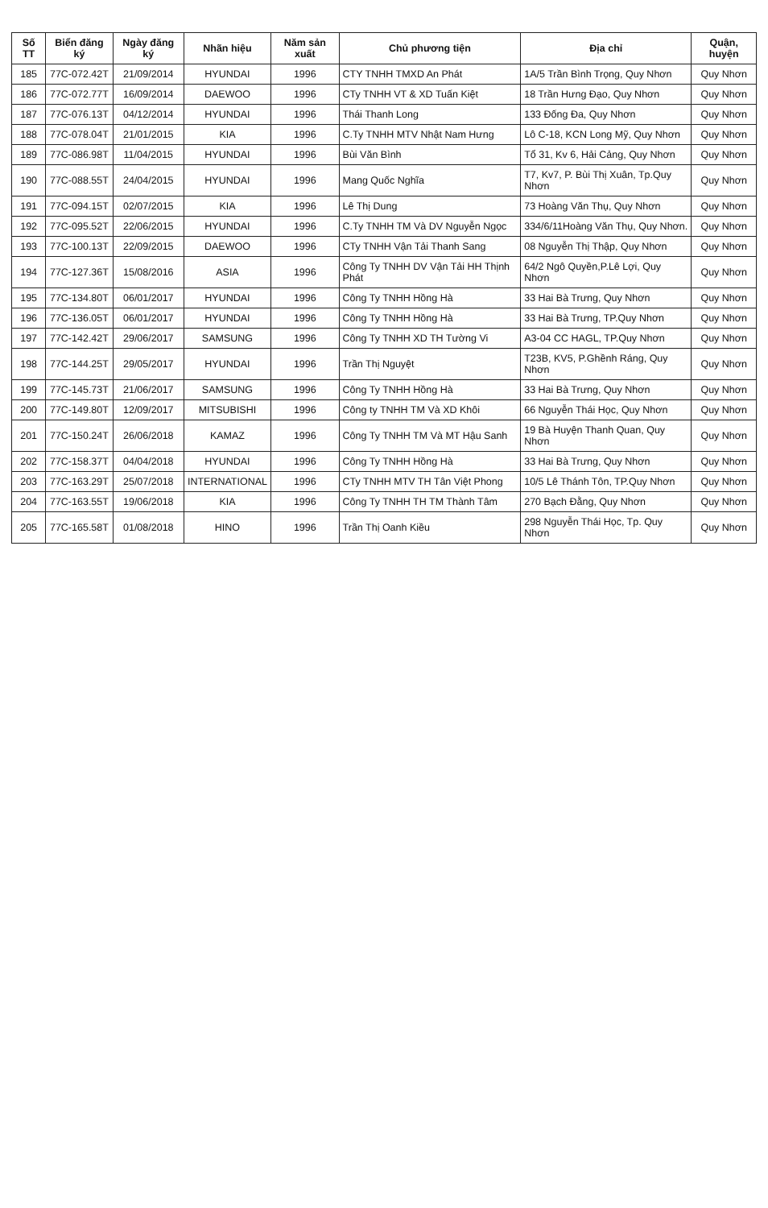| Số TT | Biển đăng ký | Ngày đăng ký | Nhãn hiệu | Năm sản xuất | Chủ phương tiện | Địa chỉ | Quận, huyện |
| --- | --- | --- | --- | --- | --- | --- | --- |
| 185 | 77C-072.42T | 21/09/2014 | HYUNDAI | 1996 | CTY TNHH TMXD An Phát | 1A/5 Trần Bình Trọng, Quy Nhơn | Quy Nhơn |
| 186 | 77C-072.77T | 16/09/2014 | DAEWOO | 1996 | CTy TNHH VT & XD Tuấn Kiệt | 18 Trần Hưng Đạo, Quy Nhơn | Quy Nhơn |
| 187 | 77C-076.13T | 04/12/2014 | HYUNDAI | 1996 | Thái Thanh Long | 133 Đống Đa, Quy Nhơn | Quy Nhơn |
| 188 | 77C-078.04T | 21/01/2015 | KIA | 1996 | C.Ty TNHH MTV Nhật Nam Hưng | Lô C-18, KCN Long Mỹ, Quy Nhơn | Quy Nhơn |
| 189 | 77C-086.98T | 11/04/2015 | HYUNDAI | 1996 | Bùi Văn Bình | Tổ 31, Kv 6, Hải Cảng, Quy Nhơn | Quy Nhơn |
| 190 | 77C-088.55T | 24/04/2015 | HYUNDAI | 1996 | Mang Quốc Nghĩa | T7, Kv7, P. Bùi Thị Xuân, Tp.Quy Nhơn | Quy Nhơn |
| 191 | 77C-094.15T | 02/07/2015 | KIA | 1996 | Lê Thị Dung | 73 Hoàng Văn Thụ, Quy Nhơn | Quy Nhơn |
| 192 | 77C-095.52T | 22/06/2015 | HYUNDAI | 1996 | C.Ty TNHH TM Và DV Nguyễn Ngọc | 334/6/11Hoàng Văn Thụ, Quy Nhơn. | Quy Nhơn |
| 193 | 77C-100.13T | 22/09/2015 | DAEWOO | 1996 | CTy TNHH Vận Tải Thanh Sang | 08 Nguyễn Thị Thập, Quy Nhơn | Quy Nhơn |
| 194 | 77C-127.36T | 15/08/2016 | ASIA | 1996 | Công Ty TNHH DV Vận Tải HH Thịnh Phát | 64/2 Ngô Quyền,P.Lê Lợi, Quy Nhơn | Quy Nhơn |
| 195 | 77C-134.80T | 06/01/2017 | HYUNDAI | 1996 | Công Ty TNHH Hồng Hà | 33 Hai Bà Trưng, Quy Nhơn | Quy Nhơn |
| 196 | 77C-136.05T | 06/01/2017 | HYUNDAI | 1996 | Công Ty TNHH Hồng Hà | 33 Hai Bà Trưng, TP.Quy Nhơn | Quy Nhơn |
| 197 | 77C-142.42T | 29/06/2017 | SAMSUNG | 1996 | Công Ty TNHH XD TH Tường Vi | A3-04 CC HAGL, TP.Quy Nhơn | Quy Nhơn |
| 198 | 77C-144.25T | 29/05/2017 | HYUNDAI | 1996 | Trần Thị Nguyệt | T23B, KV5, P.Ghềnh Ráng, Quy Nhơn | Quy Nhơn |
| 199 | 77C-145.73T | 21/06/2017 | SAMSUNG | 1996 | Công Ty TNHH Hồng Hà | 33 Hai Bà Trưng, Quy Nhơn | Quy Nhơn |
| 200 | 77C-149.80T | 12/09/2017 | MITSUBISHI | 1996 | Công ty TNHH TM Và XD Khôi | 66 Nguyễn Thái Học, Quy Nhơn | Quy Nhơn |
| 201 | 77C-150.24T | 26/06/2018 | KAMAZ | 1996 | Công Ty TNHH TM Và MT Hậu Sanh | 19 Bà Huyện Thanh Quan, Quy Nhơn | Quy Nhơn |
| 202 | 77C-158.37T | 04/04/2018 | HYUNDAI | 1996 | Công Ty TNHH Hồng Hà | 33 Hai Bà Trưng, Quy Nhơn | Quy Nhơn |
| 203 | 77C-163.29T | 25/07/2018 | INTERNATIONAL | 1996 | CTy TNHH MTV TH Tân Việt Phong | 10/5 Lê Thánh Tôn, TP.Quy Nhơn | Quy Nhơn |
| 204 | 77C-163.55T | 19/06/2018 | KIA | 1996 | Công Ty TNHH TH TM Thành Tâm | 270 Bạch Đằng, Quy Nhơn | Quy Nhơn |
| 205 | 77C-165.58T | 01/08/2018 | HINO | 1996 | Trần Thị Oanh Kiều | 298 Nguyễn Thái Học, Tp. Quy Nhơn | Quy Nhơn |